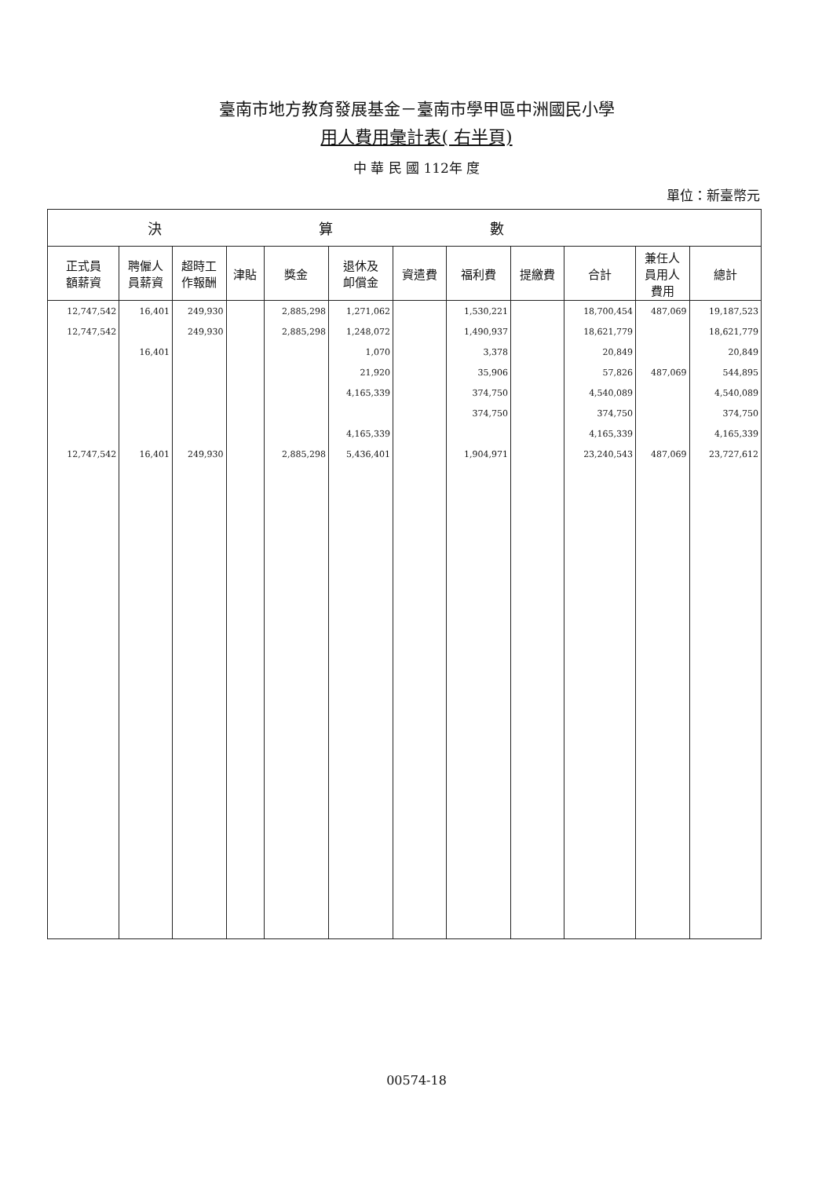臺南市地方教育發展基金－臺南市學甲區中洲國民小學
用人費用彙計表( 右半頁)
中 華 民 國 112年 度
單位：新臺幣元
| 決算數 | | | | | | | | | | | |
| --- | --- | --- | --- | --- | --- | --- | --- | --- | --- | --- | --- |
| 正式員 額薪資 | 聘僱人 員薪資 | 超時工 作報酬 | 津貼 | 獎金 | 退休及 卹償金 | 資遣費 | 福利費 | 提繳費 | 合計 | 兼任人 員用人 費用 | 總計 |
| 12,747,542 | 16,401 | 249,930 | | 2,885,298 | 1,271,062 | | 1,530,221 | | 18,700,454 | 487,069 | 19,187,523 |
| 12,747,542 | | 249,930 | | 2,885,298 | 1,248,072 | | 1,490,937 | | 18,621,779 | | 18,621,779 |
| | 16,401 | | | | 1,070 | | 3,378 | | 20,849 | | 20,849 |
| | | | | | 21,920 | | 35,906 | | 57,826 | 487,069 | 544,895 |
| | | | | | 4,165,339 | | 374,750 | | 4,540,089 | | 4,540,089 |
| | | | | | | | 374,750 | | 374,750 | | 374,750 |
| | | | | | 4,165,339 | | | | 4,165,339 | | 4,165,339 |
| 12,747,542 | 16,401 | 249,930 | | 2,885,298 | 5,436,401 | | 1,904,971 | | 23,240,543 | 487,069 | 23,727,612 |
00574-18